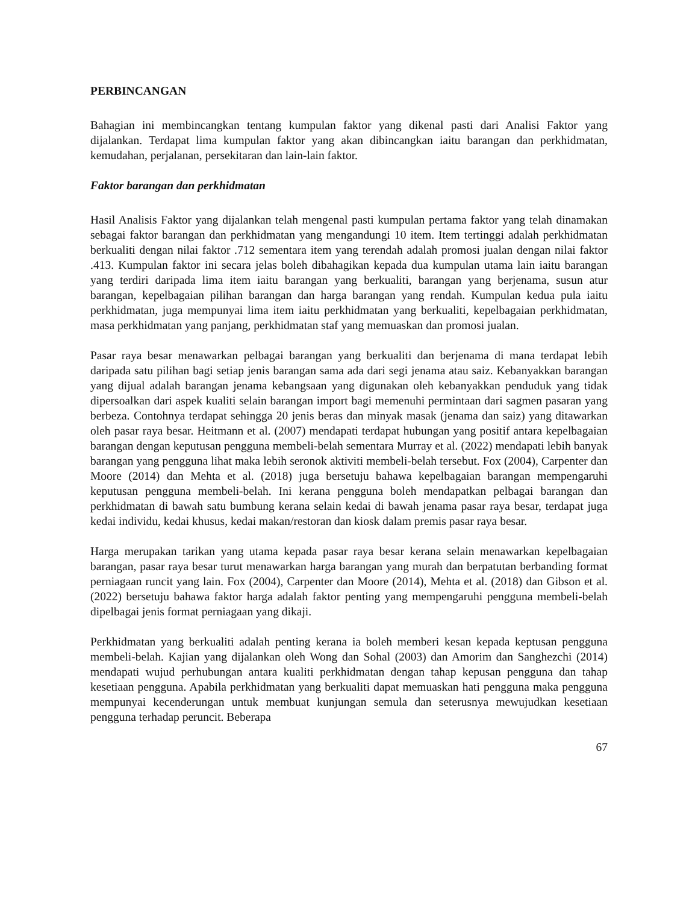PERBINCANGAN
Bahagian ini membincangkan tentang kumpulan faktor yang dikenal pasti dari Analisi Faktor yang dijalankan. Terdapat lima kumpulan faktor yang akan dibincangkan iaitu barangan dan perkhidmatan, kemudahan, perjalanan, persekitaran dan lain-lain faktor.
Faktor barangan dan perkhidmatan
Hasil Analisis Faktor yang dijalankan telah mengenal pasti kumpulan pertama faktor yang telah dinamakan sebagai faktor barangan dan perkhidmatan yang mengandungi 10 item. Item tertinggi adalah perkhidmatan berkualiti dengan nilai faktor .712 sementara item yang terendah adalah promosi jualan dengan nilai faktor .413. Kumpulan faktor ini secara jelas boleh dibahagikan kepada dua kumpulan utama lain iaitu barangan yang terdiri daripada lima item iaitu barangan yang berkualiti, barangan yang berjenama, susun atur barangan, kepelbagaian pilihan barangan dan harga barangan yang rendah. Kumpulan kedua pula iaitu perkhidmatan, juga mempunyai lima item iaitu perkhidmatan yang berkualiti, kepelbagaian perkhidmatan, masa perkhidmatan yang panjang, perkhidmatan staf yang memuaskan dan promosi jualan.
Pasar raya besar menawarkan pelbagai barangan yang berkualiti dan berjenama di mana terdapat lebih daripada satu pilihan bagi setiap jenis barangan sama ada dari segi jenama atau saiz. Kebanyakkan barangan yang dijual adalah barangan jenama kebangsaan yang digunakan oleh kebanyakkan penduduk yang tidak dipersoalkan dari aspek kualiti selain barangan import bagi memenuhi permintaan dari sagmen pasaran yang berbeza. Contohnya terdapat sehingga 20 jenis beras dan minyak masak (jenama dan saiz) yang ditawarkan oleh pasar raya besar. Heitmann et al. (2007) mendapati terdapat hubungan yang positif antara kepelbagaian barangan dengan keputusan pengguna membeli-belah sementara Murray et al. (2022) mendapati lebih banyak barangan yang pengguna lihat maka lebih seronok aktiviti membeli-belah tersebut. Fox (2004), Carpenter dan Moore (2014) dan Mehta et al. (2018) juga bersetuju bahawa kepelbagaian barangan mempengaruhi keputusan pengguna membeli-belah. Ini kerana pengguna boleh mendapatkan pelbagai barangan dan perkhidmatan di bawah satu bumbung kerana selain kedai di bawah jenama pasar raya besar, terdapat juga kedai individu, kedai khusus, kedai makan/restoran dan kiosk dalam premis pasar raya besar.
Harga merupakan tarikan yang utama kepada pasar raya besar kerana selain menawarkan kepelbagaian barangan, pasar raya besar turut menawarkan harga barangan yang murah dan berpatutan berbanding format perniagaan runcit yang lain. Fox (2004), Carpenter dan Moore (2014), Mehta et al. (2018) dan Gibson et al. (2022) bersetuju bahawa faktor harga adalah faktor penting yang mempengaruhi pengguna membeli-belah dipelbagai jenis format perniagaan yang dikaji.
Perkhidmatan yang berkualiti adalah penting kerana ia boleh memberi kesan kepada keptusan pengguna membeli-belah. Kajian yang dijalankan oleh Wong dan Sohal (2003) dan Amorim dan Sanghezchi (2014) mendapati wujud perhubungan antara kualiti perkhidmatan dengan tahap kepusan pengguna dan tahap kesetiaan pengguna. Apabila perkhidmatan yang berkualiti dapat memuaskan hati pengguna maka pengguna mempunyai kecenderungan untuk membuat kunjungan semula dan seterusnya mewujudkan kesetiaan pengguna terhadap peruncit. Beberapa
67